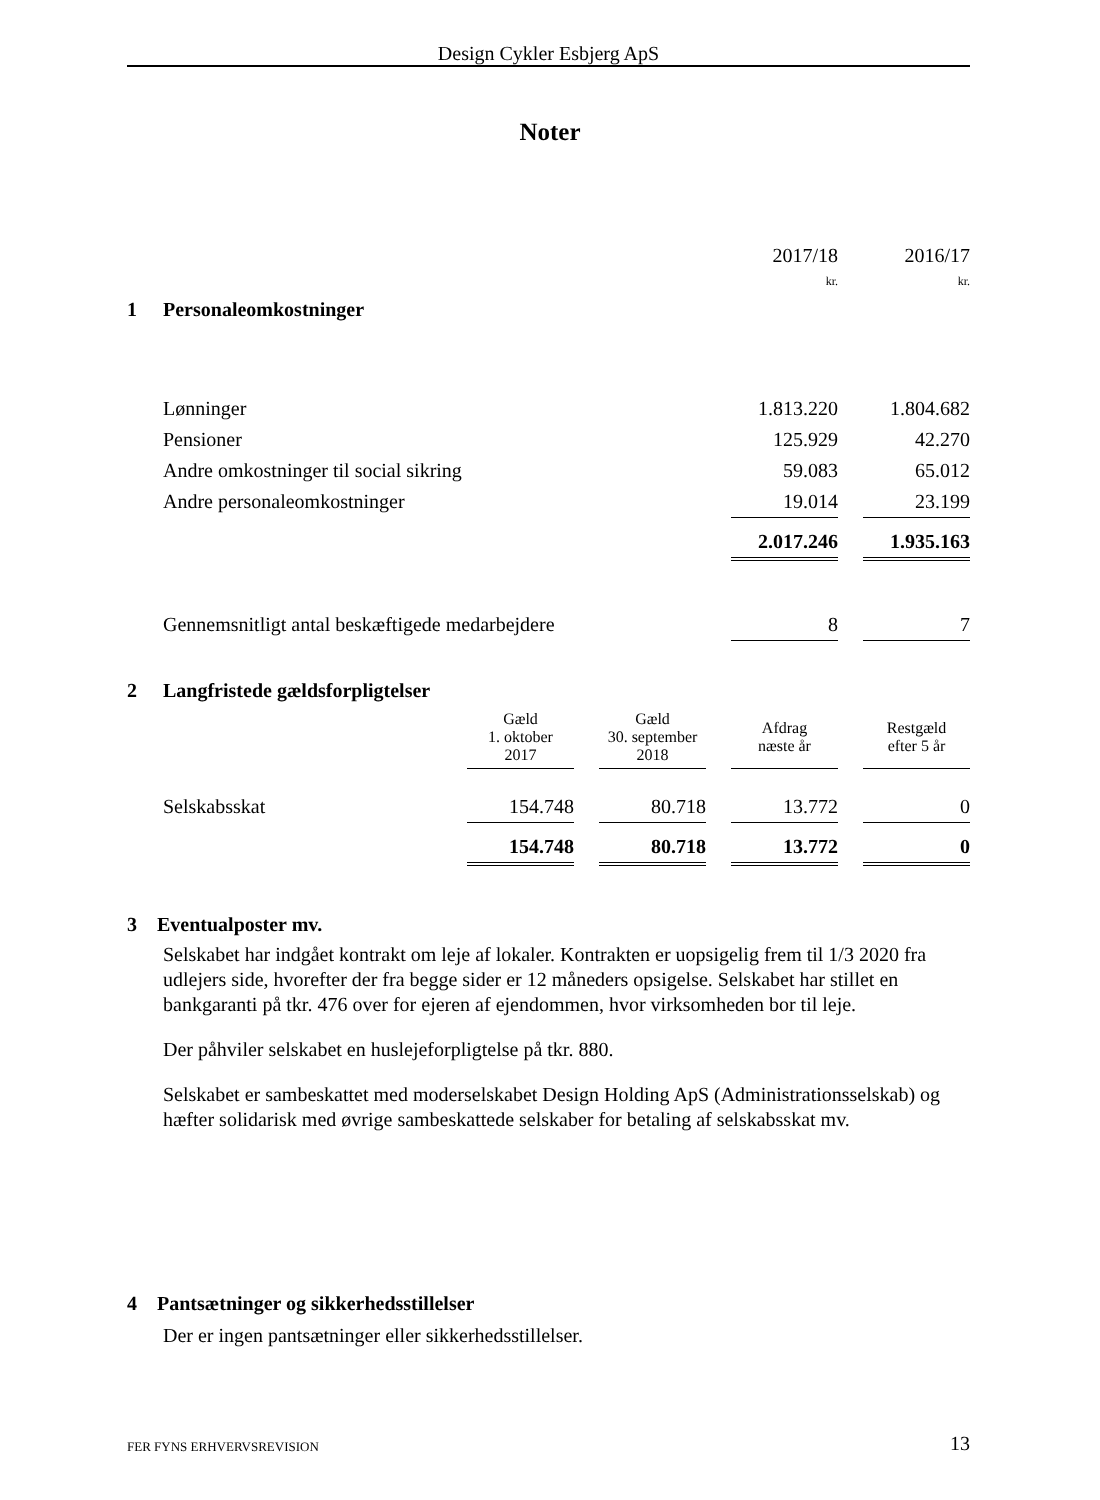Design Cykler Esbjerg ApS
Noter
| | | 2017/18 kr. | | 2016/17 kr. |
| 1 | Personaleomkostninger | | | |
| | Lønninger | 1.813.220 | | 1.804.682 |
| | Pensioner | 125.929 | | 42.270 |
| | Andre omkostninger til social sikring | 59.083 | | 65.012 |
| | Andre personaleomkostninger | 19.014 | | 23.199 |
| | | 2.017.246 | | 1.935.163 |
| | Gennemsnitligt antal beskæftigede medarbejdere | 8 | | 7 |
| 2 | Langfristede gældsforpligtelser | | | | | | | |
| | | Gæld 1. oktober 2017 | | Gæld 30. september 2018 | | Afdrag næste år | | Restgæld efter 5 år |
| | Selskabsskat | 154.748 | | 80.718 | | 13.772 | | 0 |
| | | 154.748 | | 80.718 | | 13.772 | | 0 |
3 Eventualposter mv.
Selskabet har indgået kontrakt om leje af lokaler. Kontrakten er uopsigelig frem til 1/3 2020 fra udlejers side, hvorefter der fra begge sider er 12 måneders opsigelse. Selskabet har stillet en bankgaranti på tkr. 476 over for ejeren af ejendommen, hvor virksomheden bor til leje.
Der påhviler selskabet en huslejeforpligtelse på tkr. 880.
Selskabet er sambeskattet med moderselskabet Design Holding ApS (Administrationsselskab) og hæfter solidarisk med øvrige sambeskattede selskaber for betaling af selskabsskat mv.
4 Pantsætninger og sikkerhedsstillelser
Der er ingen pantsætninger eller sikkerhedsstillelser.
FER FYNS ERHVERVSREVISION 13